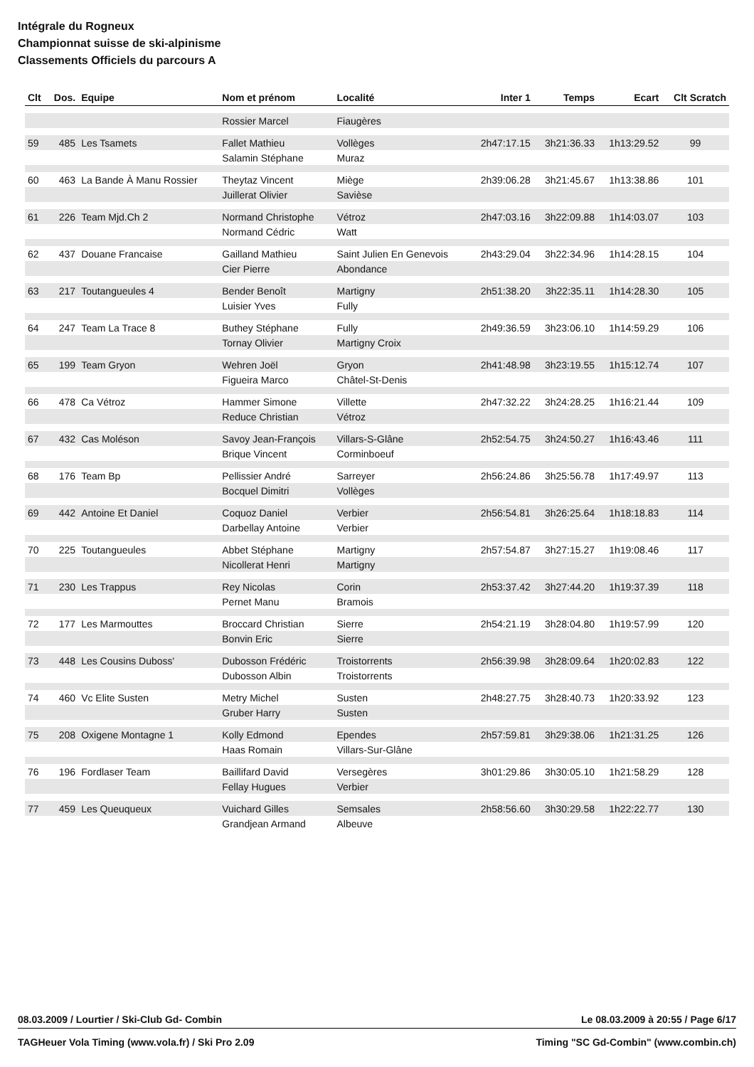Intégrale du Rogneux
Championnat suisse de ski-alpinisme
Classements Officiels du parcours A
| Clt | Dos. | Equipe | Nom et prénom | Localité | Inter 1 | Temps | Ecart | Clt Scratch |
| --- | --- | --- | --- | --- | --- | --- | --- | --- |
| | | | Rossier Marcel | Fiaugères | | | | |
| 59 | 485 | Les Tsamets | Fallet Mathieu | Vollèges | 2h47:17.15 | 3h21:36.33 | 1h13:29.52 | 99 |
| | | | Salamin Stéphane | Muraz | | | | |
| 60 | 463 | La Bande À Manu Rossier | Theytaz Vincent | Miège | 2h39:06.28 | 3h21:45.67 | 1h13:38.86 | 101 |
| | | | Juillerat Olivier | Savièse | | | | |
| 61 | 226 | Team Mjd.Ch 2 | Normand Christophe | Vétroz | 2h47:03.16 | 3h22:09.88 | 1h14:03.07 | 103 |
| | | | Normand Cédric | Watt | | | | |
| 62 | 437 | Douane Francaise | Gailland Mathieu | Saint Julien En Genevois | 2h43:29.04 | 3h22:34.96 | 1h14:28.15 | 104 |
| | | | Cier Pierre | Abondance | | | | |
| 63 | 217 | Toutangueules 4 | Bender Benoît | Martigny | 2h51:38.20 | 3h22:35.11 | 1h14:28.30 | 105 |
| | | | Luisier Yves | Fully | | | | |
| 64 | 247 | Team La Trace 8 | Buthey Stéphane | Fully | 2h49:36.59 | 3h23:06.10 | 1h14:59.29 | 106 |
| | | | Tornay Olivier | Martigny Croix | | | | |
| 65 | 199 | Team Gryon | Wehren Joël | Gryon | 2h41:48.98 | 3h23:19.55 | 1h15:12.74 | 107 |
| | | | Figueira Marco | Châtel-St-Denis | | | | |
| 66 | 478 | Ca Vétroz | Hammer Simone | Villette | 2h47:32.22 | 3h24:28.25 | 1h16:21.44 | 109 |
| | | | Reduce Christian | Vétroz | | | | |
| 67 | 432 | Cas Moléson | Savoy Jean-François | Villars-S-Glâne | 2h52:54.75 | 3h24:50.27 | 1h16:43.46 | 111 |
| | | | Brique Vincent | Corminboeuf | | | | |
| 68 | 176 | Team Bp | Pellissier André | Sarreyer | 2h56:24.86 | 3h25:56.78 | 1h17:49.97 | 113 |
| | | | Bocquel Dimitri | Vollèges | | | | |
| 69 | 442 | Antoine Et Daniel | Coquoz Daniel | Verbier | 2h56:54.81 | 3h26:25.64 | 1h18:18.83 | 114 |
| | | | Darbellay Antoine | Verbier | | | | |
| 70 | 225 | Toutangueules | Abbet Stéphane | Martigny | 2h57:54.87 | 3h27:15.27 | 1h19:08.46 | 117 |
| | | | Nicollerat Henri | Martigny | | | | |
| 71 | 230 | Les Trappus | Rey Nicolas | Corin | 2h53:37.42 | 3h27:44.20 | 1h19:37.39 | 118 |
| | | | Pernet Manu | Bramois | | | | |
| 72 | 177 | Les Marmouttes | Broccard Christian | Sierre | 2h54:21.19 | 3h28:04.80 | 1h19:57.99 | 120 |
| | | | Bonvin Eric | Sierre | | | | |
| 73 | 448 | Les Cousins Duboss' | Dubosson Frédéric | Troistorrents | 2h56:39.98 | 3h28:09.64 | 1h20:02.83 | 122 |
| | | | Dubosson Albin | Troistorrents | | | | |
| 74 | 460 | Vc Elite Susten | Metry Michel | Susten | 2h48:27.75 | 3h28:40.73 | 1h20:33.92 | 123 |
| | | | Gruber Harry | Susten | | | | |
| 75 | 208 | Oxigene Montagne 1 | Kolly Edmond | Ependes | 2h57:59.81 | 3h29:38.06 | 1h21:31.25 | 126 |
| | | | Haas Romain | Villars-Sur-Glâne | | | | |
| 76 | 196 | Fordlaser Team | Baillifard David | Versegères | 3h01:29.86 | 3h30:05.10 | 1h21:58.29 | 128 |
| | | | Fellay Hugues | Verbier | | | | |
| 77 | 459 | Les Queuqueux | Vuichard Gilles | Semsales | 2h58:56.60 | 3h30:29.58 | 1h22:22.77 | 130 |
| | | | Grandjean Armand | Albeuve | | | | |
08.03.2009 / Lourtier / Ski-Club Gd- Combin Le 08.03.2009 à 20:55 / Page 6/17
TAGHeuer Vola Timing (www.vola.fr) / Ski Pro 2.09 Timing "SC Gd-Combin" (www.combin.ch)